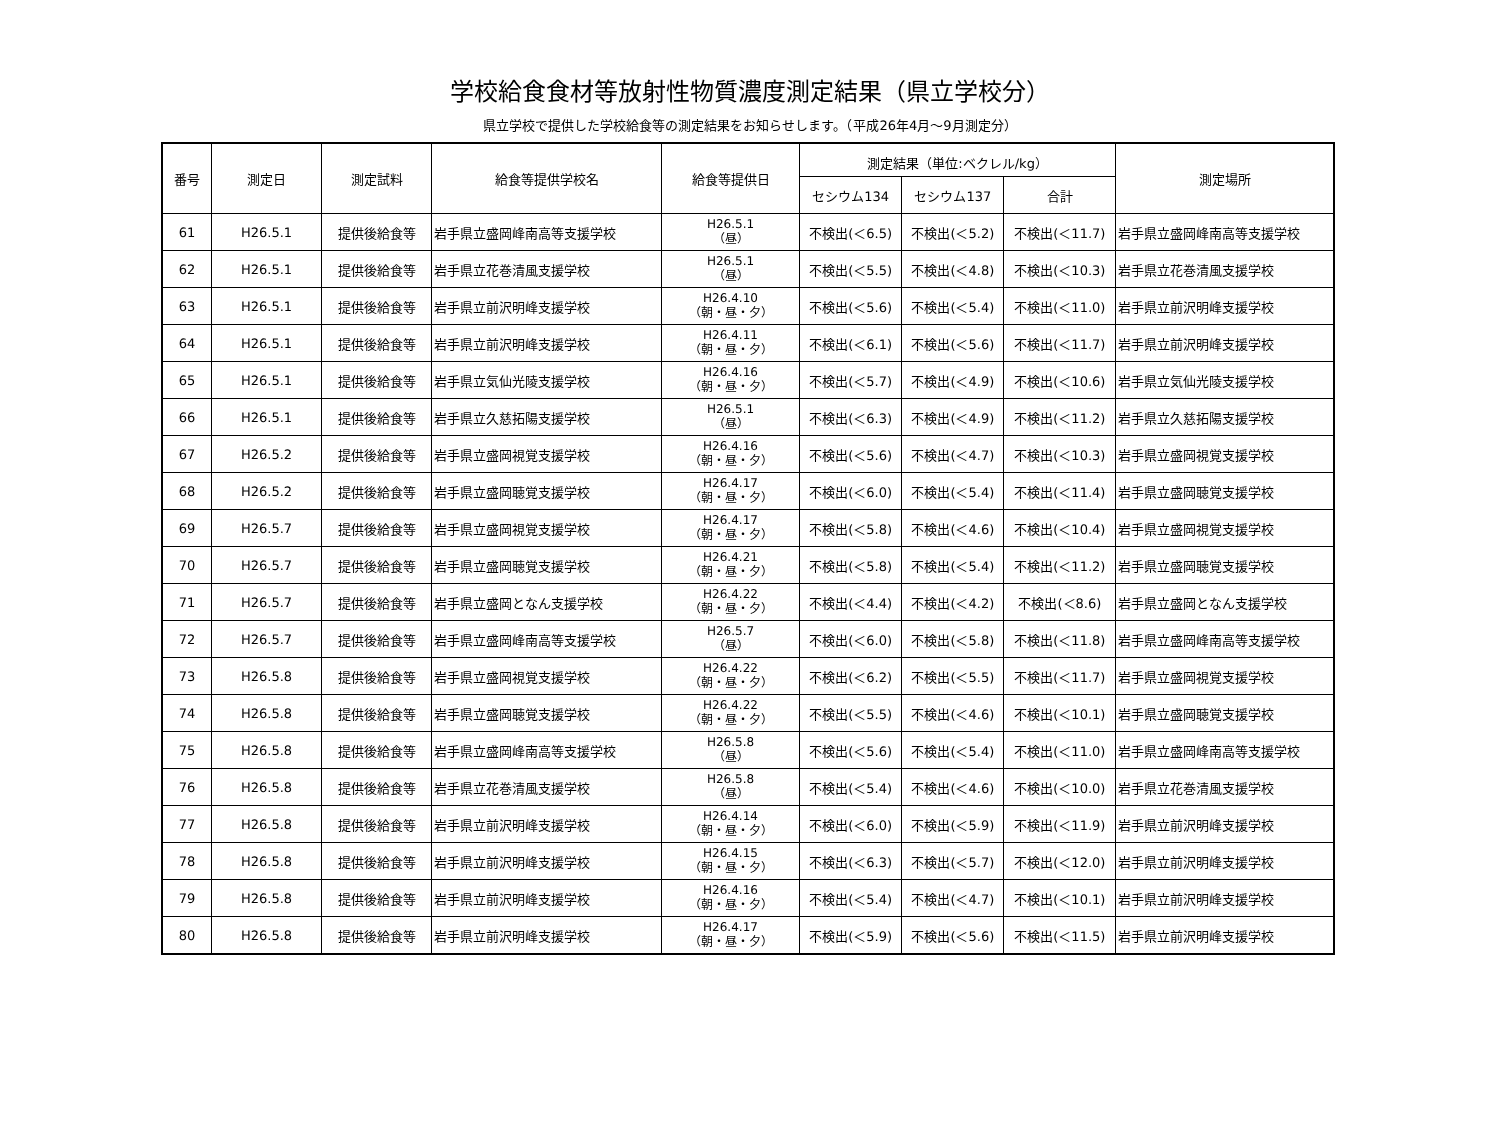学校給食食材等放射性物質濃度測定結果（県立学校分）
県立学校で提供した学校給食等の測定結果をお知らせします。（平成26年4月～9月測定分）
| 番号 | 測定日 | 測定試料 | 給食等提供学校名 | 給食等提供日 | 測定結果（単位:ベクレル/kg） | | | 測定場所 |
| --- | --- | --- | --- | --- | --- | --- | --- | --- |
| | | | | | セシウム134 | セシウム137 | 合計 | |
| 61 | H26.5.1 | 提供後給食等 | 岩手県立盛岡峰南高等支援学校 | H26.5.1 （昼） | 不検出(＜6.5) | 不検出(＜5.2) | 不検出(＜11.7) | 岩手県立盛岡峰南高等支援学校 |
| 62 | H26.5.1 | 提供後給食等 | 岩手県立花巻清風支援学校 | H26.5.1 （昼） | 不検出(＜5.5) | 不検出(＜4.8) | 不検出(＜10.3) | 岩手県立花巻清風支援学校 |
| 63 | H26.5.1 | 提供後給食等 | 岩手県立前沢明峰支援学校 | H26.4.10 （朝・昼・夕） | 不検出(＜5.6) | 不検出(＜5.4) | 不検出(＜11.0) | 岩手県立前沢明峰支援学校 |
| 64 | H26.5.1 | 提供後給食等 | 岩手県立前沢明峰支援学校 | H26.4.11 （朝・昼・夕） | 不検出(＜6.1) | 不検出(＜5.6) | 不検出(＜11.7) | 岩手県立前沢明峰支援学校 |
| 65 | H26.5.1 | 提供後給食等 | 岩手県立気仙光陵支援学校 | H26.4.16 （朝・昼・夕） | 不検出(＜5.7) | 不検出(＜4.9) | 不検出(＜10.6) | 岩手県立気仙光陵支援学校 |
| 66 | H26.5.1 | 提供後給食等 | 岩手県立久慈拓陽支援学校 | H26.5.1 （昼） | 不検出(＜6.3) | 不検出(＜4.9) | 不検出(＜11.2) | 岩手県立久慈拓陽支援学校 |
| 67 | H26.5.2 | 提供後給食等 | 岩手県立盛岡視覚支援学校 | H26.4.16 （朝・昼・夕） | 不検出(＜5.6) | 不検出(＜4.7) | 不検出(＜10.3) | 岩手県立盛岡視覚支援学校 |
| 68 | H26.5.2 | 提供後給食等 | 岩手県立盛岡聴覚支援学校 | H26.4.17 （朝・昼・夕） | 不検出(＜6.0) | 不検出(＜5.4) | 不検出(＜11.4) | 岩手県立盛岡聴覚支援学校 |
| 69 | H26.5.7 | 提供後給食等 | 岩手県立盛岡視覚支援学校 | H26.4.17 （朝・昼・夕） | 不検出(＜5.8) | 不検出(＜4.6) | 不検出(＜10.4) | 岩手県立盛岡視覚支援学校 |
| 70 | H26.5.7 | 提供後給食等 | 岩手県立盛岡聴覚支援学校 | H26.4.21 （朝・昼・夕） | 不検出(＜5.8) | 不検出(＜5.4) | 不検出(＜11.2) | 岩手県立盛岡聴覚支援学校 |
| 71 | H26.5.7 | 提供後給食等 | 岩手県立盛岡となん支援学校 | H26.4.22 （朝・昼・夕） | 不検出(＜4.4) | 不検出(＜4.2) | 不検出(＜8.6) | 岩手県立盛岡となん支援学校 |
| 72 | H26.5.7 | 提供後給食等 | 岩手県立盛岡峰南高等支援学校 | H26.5.7 （昼） | 不検出(＜6.0) | 不検出(＜5.8) | 不検出(＜11.8) | 岩手県立盛岡峰南高等支援学校 |
| 73 | H26.5.8 | 提供後給食等 | 岩手県立盛岡視覚支援学校 | H26.4.22 （朝・昼・夕） | 不検出(＜6.2) | 不検出(＜5.5) | 不検出(＜11.7) | 岩手県立盛岡視覚支援学校 |
| 74 | H26.5.8 | 提供後給食等 | 岩手県立盛岡聴覚支援学校 | H26.4.22 （朝・昼・夕） | 不検出(＜5.5) | 不検出(＜4.6) | 不検出(＜10.1) | 岩手県立盛岡聴覚支援学校 |
| 75 | H26.5.8 | 提供後給食等 | 岩手県立盛岡峰南高等支援学校 | H26.5.8 （昼） | 不検出(＜5.6) | 不検出(＜5.4) | 不検出(＜11.0) | 岩手県立盛岡峰南高等支援学校 |
| 76 | H26.5.8 | 提供後給食等 | 岩手県立花巻清風支援学校 | H26.5.8 （昼） | 不検出(＜5.4) | 不検出(＜4.6) | 不検出(＜10.0) | 岩手県立花巻清風支援学校 |
| 77 | H26.5.8 | 提供後給食等 | 岩手県立前沢明峰支援学校 | H26.4.14 （朝・昼・夕） | 不検出(＜6.0) | 不検出(＜5.9) | 不検出(＜11.9) | 岩手県立前沢明峰支援学校 |
| 78 | H26.5.8 | 提供後給食等 | 岩手県立前沢明峰支援学校 | H26.4.15 （朝・昼・夕） | 不検出(＜6.3) | 不検出(＜5.7) | 不検出(＜12.0) | 岩手県立前沢明峰支援学校 |
| 79 | H26.5.8 | 提供後給食等 | 岩手県立前沢明峰支援学校 | H26.4.16 （朝・昼・夕） | 不検出(＜5.4) | 不検出(＜4.7) | 不検出(＜10.1) | 岩手県立前沢明峰支援学校 |
| 80 | H26.5.8 | 提供後給食等 | 岩手県立前沢明峰支援学校 | H26.4.17 （朝・昼・夕） | 不検出(＜5.9) | 不検出(＜5.6) | 不検出(＜11.5) | 岩手県立前沢明峰支援学校 |